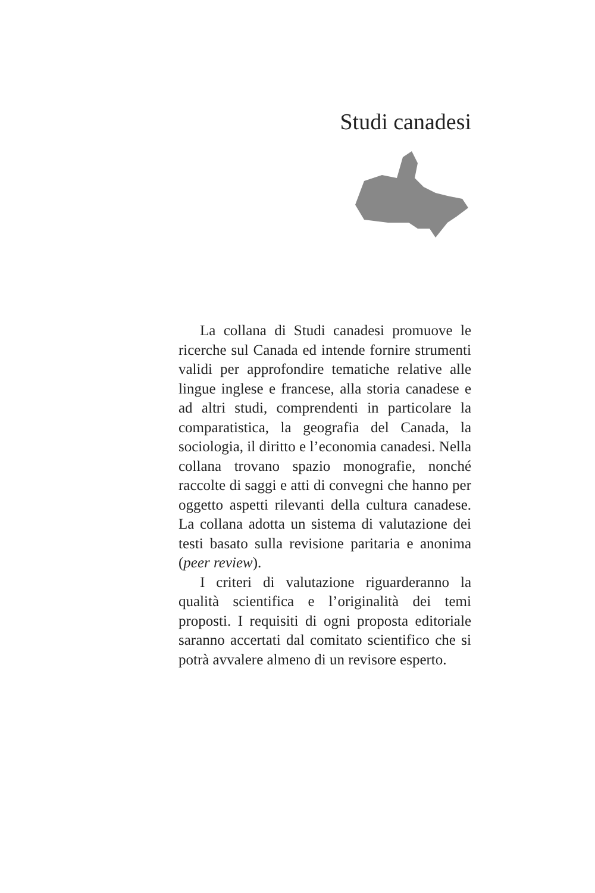Studi canadesi
La collana di Studi canadesi promuove le ricerche sul Canada ed intende fornire strumenti validi per approfondire tematiche relative alle lingue inglese e francese, alla storia canadese e ad altri studi, comprendenti in particolare la comparatistica, la geografia del Canada, la sociologia, il diritto e l’economia canadesi. Nella collana trovano spazio monografie, nonché raccolte di saggi e atti di convegni che hanno per oggetto aspetti rilevanti della cultura canadese. La collana adotta un sistema di valutazione dei testi basato sulla revisione paritaria e anonima (peer review).
I criteri di valutazione riguarderanno la qualità scientifica e l’originalità dei temi proposti. I requisiti di ogni proposta editoriale saranno accertati dal comitato scientifico che si potrà avvalere almeno di un revisore esperto.